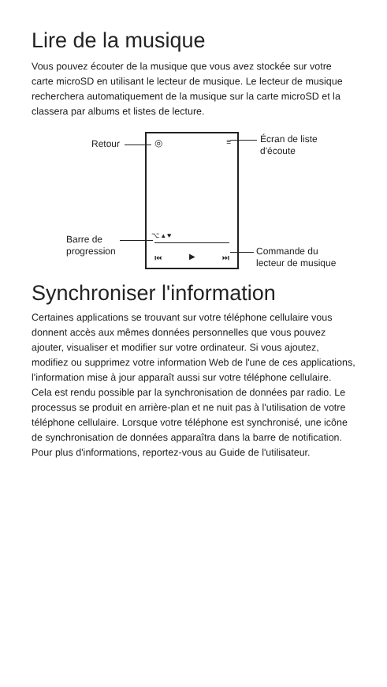Lire de la musique
Vous pouvez écouter de la musique que vous avez stockée sur votre carte microSD en utilisant le lecteur de musique. Le lecteur de musique recherchera automatiquement de la musique sur la carte microSD et la classera par albums et listes de lecture.
◎ ≡
⌥ ▴ ♥
⏮ ▶ ⏭
Retour
Écran de liste
d'écoute
Barre de
progression
Commande du
lecteur de musique
Synchroniser l'information
Certaines applications se trouvant sur votre téléphone cellulaire vous donnent accès aux mêmes données personnelles que vous pouvez ajouter, visualiser et modifier sur votre ordinateur. Si vous ajoutez, modifiez ou supprimez votre information Web de l'une de ces applications, l'information mise à jour apparaît aussi sur votre téléphone cellulaire.
Cela est rendu possible par la synchronisation de données par radio. Le processus se produit en arrière-plan et ne nuit pas à l'utilisation de votre téléphone cellulaire. Lorsque votre téléphone est synchronisé, une icône de synchronisation de données apparaîtra dans la barre de notification.
Pour plus d'informations, reportez-vous au Guide de l'utilisateur.